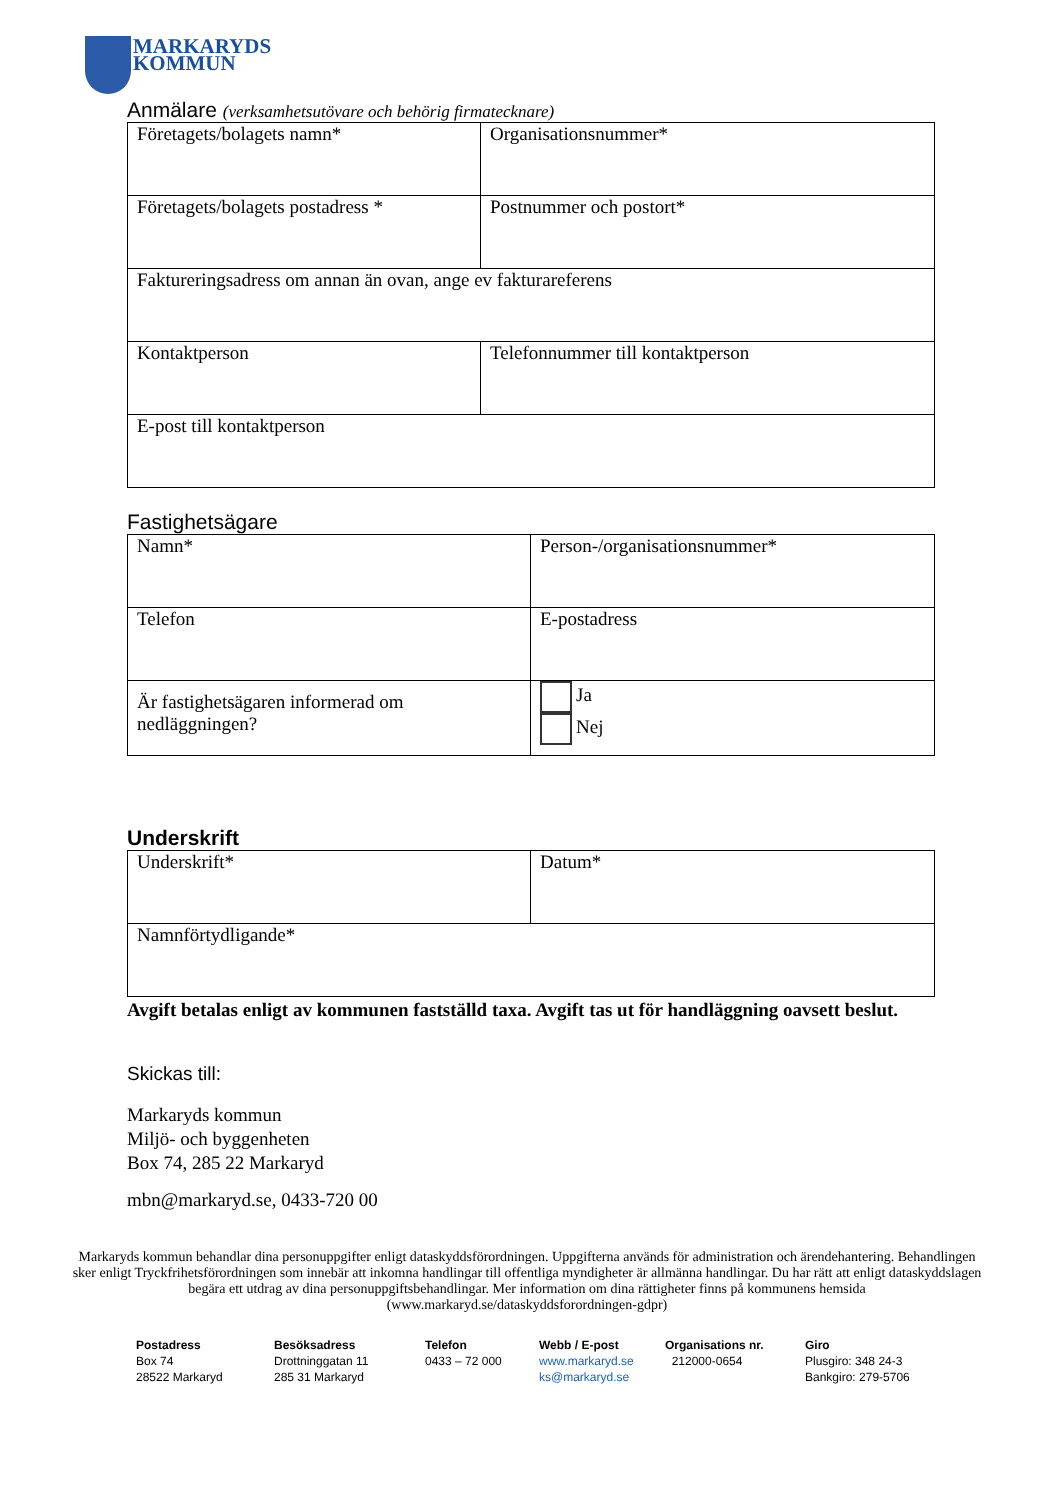MARKARYDS
KOMMUN
Anmälare (verksamhetsutövare och behörig firmatecknare)
| Företagets/bolagets namn* | Organisationsnummer* |
| Företagets/bolagets postadress * | Postnummer och postort* |
| Faktureringsadress om annan än ovan, ange ev fakturareferens | |
| Kontaktperson | Telefonnummer till kontaktperson |
| E-post till kontaktperson | |
Fastighetsägare
| Namn* | Person-/organisationsnummer* |
| Telefon | E-postadress |
| Är fastighetsägaren informerad om nedläggningen? | Ja Nej |
Underskrift
| Underskrift* | Datum* |
| Namnförtydligande* | |
Avgift betalas enligt av kommunen fastställd taxa. Avgift tas ut för handläggning oavsett beslut.
Skickas till:
Markaryds kommun
Miljö- och byggenheten
Box 74, 285 22 Markaryd
mbn@markaryd.se, 0433-720 00
Markaryds kommun behandlar dina personuppgifter enligt dataskyddsförordningen. Uppgifterna används för administration och ärendehantering. Behandlingen sker enligt Tryckfrihetsförordningen som innebär att inkomna handlingar till offentliga myndigheter är allmänna handlingar. Du har rätt att enligt dataskyddslagen begära ett utdrag av dina personuppgiftsbehandlingar. Mer information om dina rättigheter finns på kommunens hemsida (www.markaryd.se/dataskyddsforordningen-gdpr)
Postadress
Box 74
28522 Markaryd
Besöksadress
Drottninggatan 11
285 31 Markaryd
Telefon
0433 – 72 000
Webb / E-post
www.markaryd.se
ks@markaryd.se
Organisations nr.
212000-0654
Giro
Plusgiro: 348 24-3
Bankgiro: 279-5706